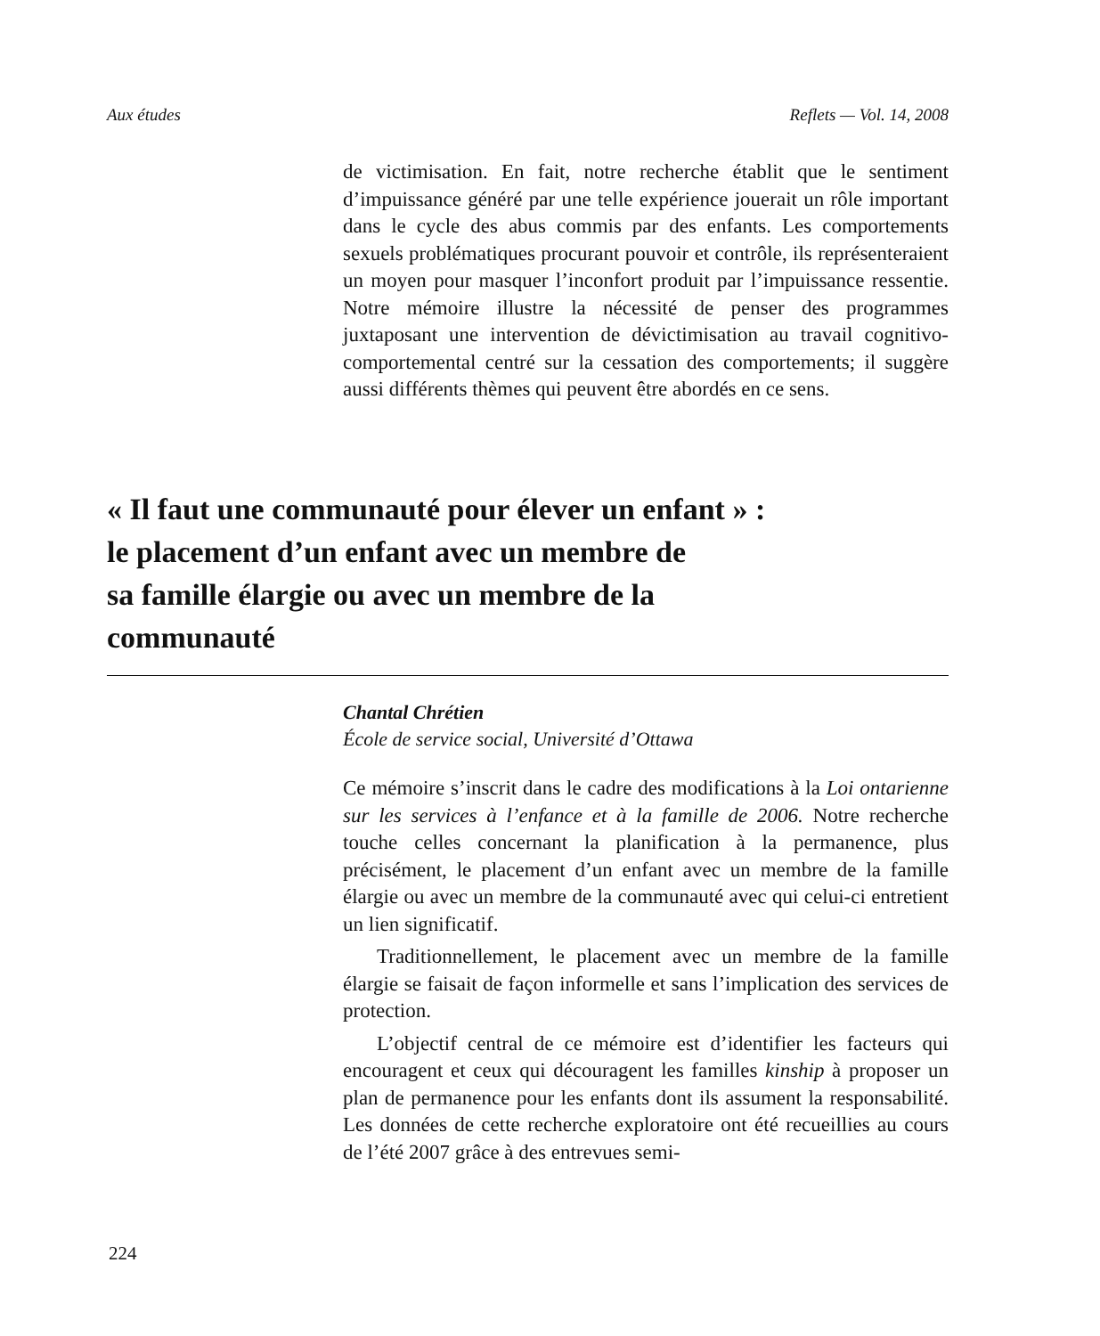Aux études Reflets — Vol. 14, 2008
de victimisation. En fait, notre recherche établit que le sentiment d’impuissance généré par une telle expérience jouerait un rôle important dans le cycle des abus commis par des enfants. Les comportements sexuels problématiques procurant pouvoir et contrôle, ils représenteraient un moyen pour masquer l’inconfort produit par l’impuissance ressentie. Notre mémoire illustre la nécessité de penser des programmes juxtaposant une intervention de dévictimisation au travail cognitivo-comportemental centré sur la cessation des comportements; il suggère aussi différents thèmes qui peuvent être abordés en ce sens.
« Il faut une communauté pour élever un enfant » :
le placement d’un enfant avec un membre de
sa famille élargie ou avec un membre de la
communauté
Chantal Chrétien
École de service social, Université d’Ottawa
Ce mémoire s’inscrit dans le cadre des modifications à la Loi ontarienne sur les services à l’enfance et à la famille de 2006. Notre recherche touche celles concernant la planification à la permanence, plus précisément, le placement d’un enfant avec un membre de la famille élargie ou avec un membre de la communauté avec qui celui-ci entretient un lien significatif.
Traditionnellement, le placement avec un membre de la famille élargie se faisait de façon informelle et sans l’implication des services de protection.
L’objectif central de ce mémoire est d’identifier les facteurs qui encouragent et ceux qui découragent les familles kinship à proposer un plan de permanence pour les enfants dont ils assument la responsabilité. Les données de cette recherche exploratoire ont été recueillies au cours de l’été 2007 grâce à des entrevues semi-
224